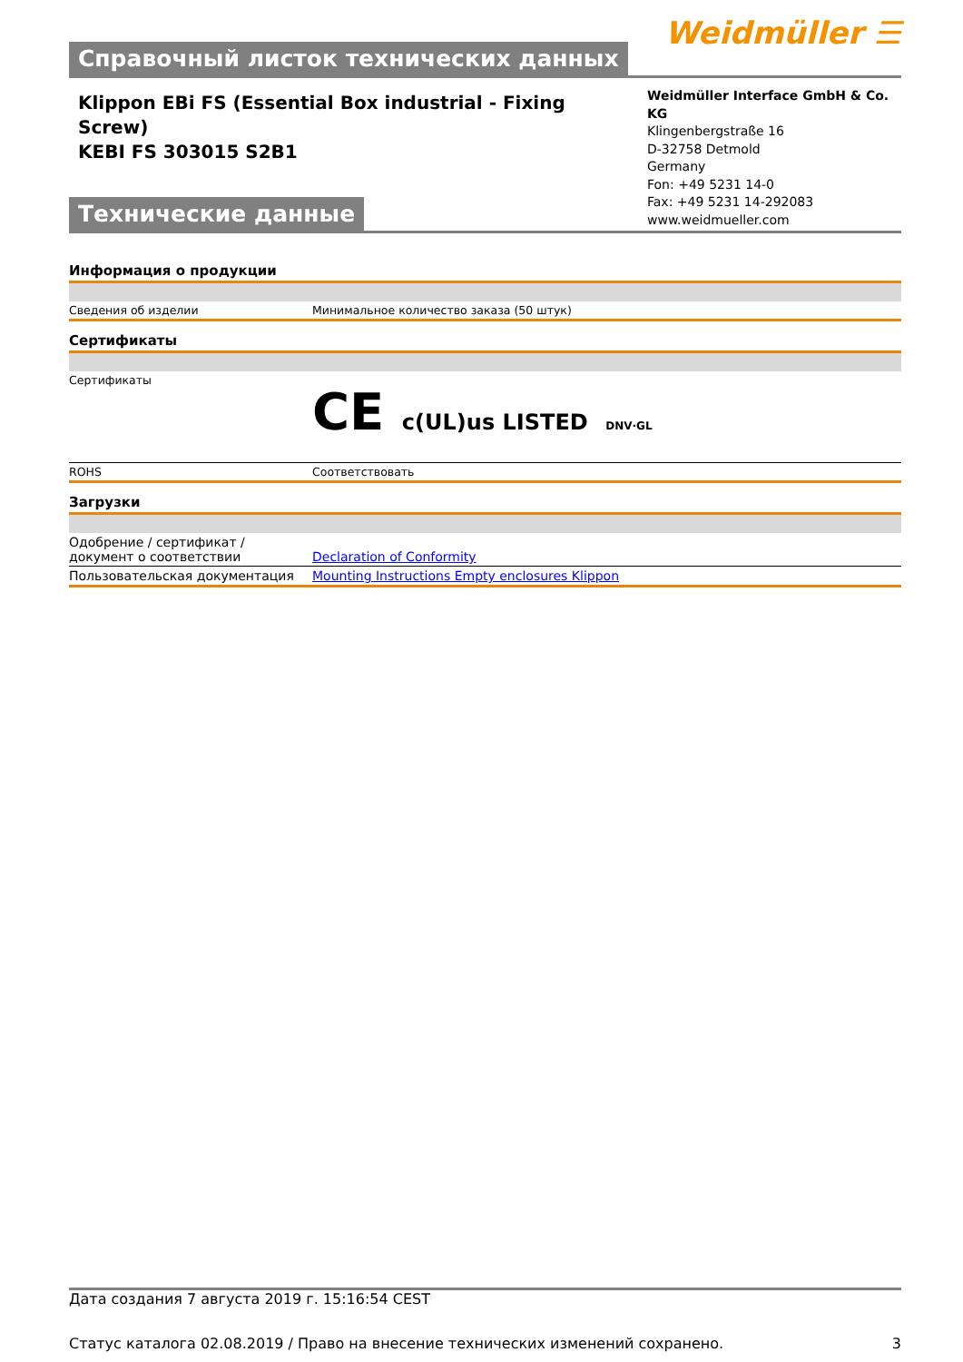Справочный листок технических данных
Weidmüller ☰
Klippon EBi FS (Essential Box industrial - Fixing
Screw)
KEBI FS 303015 S2B1
Технические данные
Weidmüller Interface GmbH & Co. KG
Klingenbergstraße 16
D-32758 Detmold
Germany
Fon: +49 5231 14-0
Fax: +49 5231 14-292083
www.weidmueller.com
Информация о продукции
| Сведения об изделии | Минимальное количество заказа (50 штук) |
Сертификаты
| Сертификаты | CE c(UL)us LISTED DNV·GL |
| ROHS | Соответствовать |
Загрузки
| Одобрение / сертификат / документ о соответствии | Declaration of Conformity |
| Пользовательская документация | Mounting Instructions Empty enclosures Klippon |
Дата создания 7 августа 2019 г. 15:16:54 CEST
Статус каталога 02.08.2019 / Право на внесение технических изменений сохранено. 3